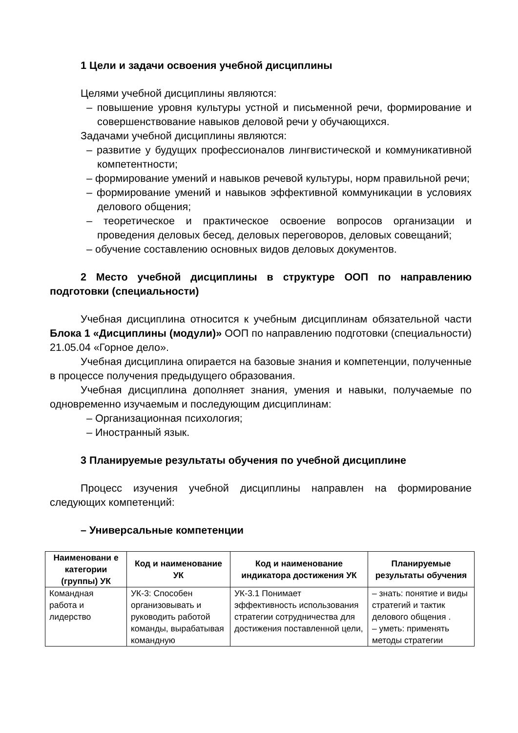1 Цели и задачи освоения учебной дисциплины
Целями учебной дисциплины являются:
– повышение уровня культуры устной и письменной речи, формирование и совершенствование навыков деловой речи у обучающихся.
Задачами учебной дисциплины являются:
– развитие у будущих профессионалов лингвистической и коммуникативной компетентности;
– формирование умений и навыков речевой культуры, норм правильной речи;
– формирование умений и навыков эффективной коммуникации в условиях делового общения;
– теоретическое и практическое освоение вопросов организации и проведения деловых бесед, деловых переговоров, деловых совещаний;
– обучение составлению основных видов деловых документов.
2 Место учебной дисциплины в структуре ООП по направлению подготовки (специальности)
Учебная дисциплина относится к учебным дисциплинам обязательной части Блока 1 «Дисциплины (модули)» ООП по направлению подготовки (специальности) 21.05.04 «Горное дело».
Учебная дисциплина опирается на базовые знания и компетенции, полученные в процессе получения предыдущего образования.
Учебная дисциплина дополняет знания, умения и навыки, получаемые по одновременно изучаемым и последующим дисциплинам:
– Организационная психология;
– Иностранный язык.
3 Планируемые результаты обучения по учебной дисциплине
Процесс изучения учебной дисциплины направлен на формирование следующих компетенций:
– Универсальные компетенции
| Наименовани е категории (группы) УК | Код и наименование УК | Код и наименование индикатора достижения УК | Планируемые результаты обучения |
| --- | --- | --- | --- |
| Командная работа и лидерство | УК-3: Способен организовывать и руководить работой команды, вырабатывая командную | УК-3.1 Понимает эффективность использования стратегии сотрудничества для достижения поставленной цели, | – знать: понятие и виды стратегий и тактик делового общения . – уметь: применять методы стратегии |